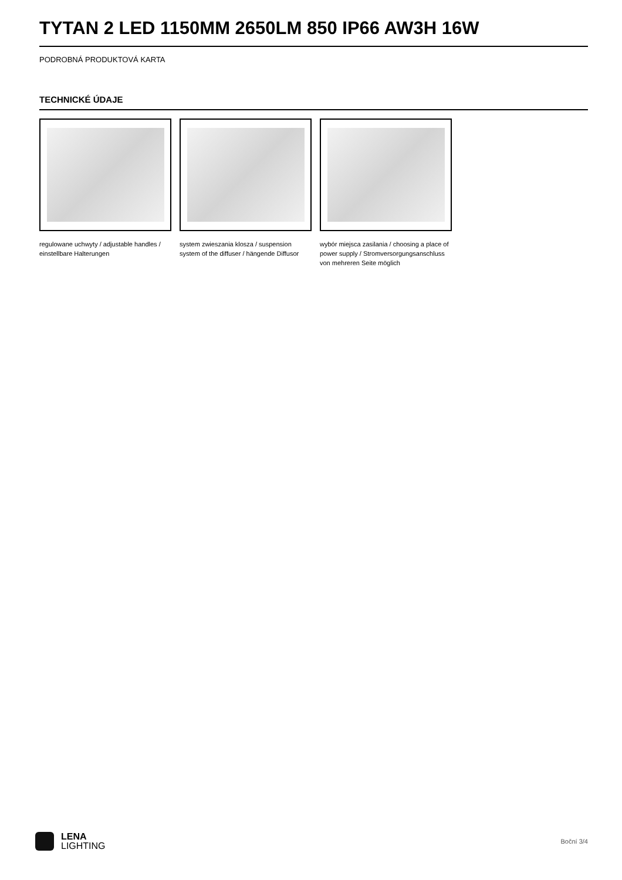TYTAN 2 LED 1150MM 2650LM 850 IP66 AW3H 16W
PODROBNÁ PRODUKTOVÁ KARTA
TECHNICKÉ ÚDAJE
regulowane uchwyty / adjustable handles / einstellbare Halterungen
system zwieszania klosza / suspension system of the diffuser / hängende Diffusor
wybór miejsca zasilania / choosing a place of power supply / Stromversorgungsanschluss von mehreren Seite möglich
LENA
LIGHTING
Boční 3/4